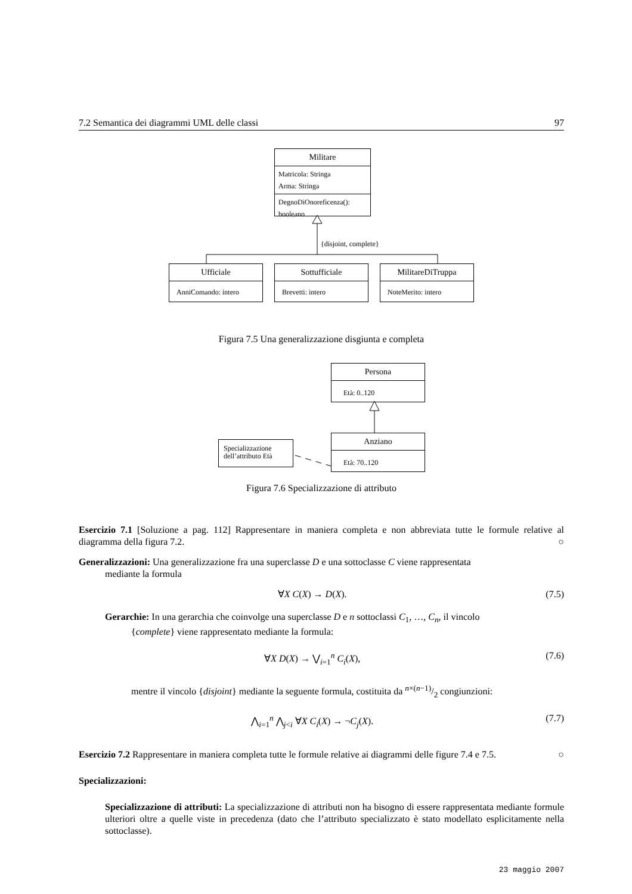7.2 Semantica dei diagrammi UML delle classi 97
Militare
Matricola: Stringa
Arma: Stringa
DegnoDiOnoreficenza(): booleano
{disjoint, complete}
Ufficiale
AnniComando: intero
Sottufficiale
Brevetti: intero
MilitareDiTruppa
NoteMerito: intero
Figura 7.5 Una generalizzazione disgiunta e completa
Persona
Età: 0..120
Specializzazione dell’attributo Età
Anziano
Età: 70..120
Figura 7.6 Specializzazione di attributo
Esercizio 7.1 [Soluzione a pag. 112] Rappresentare in maniera completa e non abbreviata tutte le formule relative al diagramma della figura 7.2. ○
Generalizzazioni: Una generalizzazione fra una superclasse D e una sottoclasse C viene rappresentata
mediante la formula
∀X C(X) → D(X). (7.5)
Gerarchie: In una gerarchia che coinvolge una superclasse D e n sottoclassi C<sub>1</sub>, …, C<sub>n</sub>, il vincolo
{complete} viene rappresentato mediante la formula:
∀X D(X) → ⋁<sub>i=1</sub><sup>n</sup> C<sub>i</sub>(X), (7.6)
mentre il vincolo {disjoint} mediante la seguente formula, costituita da n×(n−1)/2 congiunzioni:
⋀<sub>i=1</sub><sup>n</sup> ⋀<sub>j<i</sub> ∀X C<sub>i</sub>(X) → ¬C<sub>j</sub>(X). (7.7)
Esercizio 7.2 Rappresentare in maniera completa tutte le formule relative ai diagrammi delle figure 7.4 e 7.5. ○
Specializzazioni:
Specializzazione di attributi: La specializzazione di attributi non ha bisogno di essere rappresentata mediante formule ulteriori oltre a quelle viste in precedenza (dato che l’attributo specializzato è stato modellato esplicitamente nella sottoclasse).
23 maggio 2007